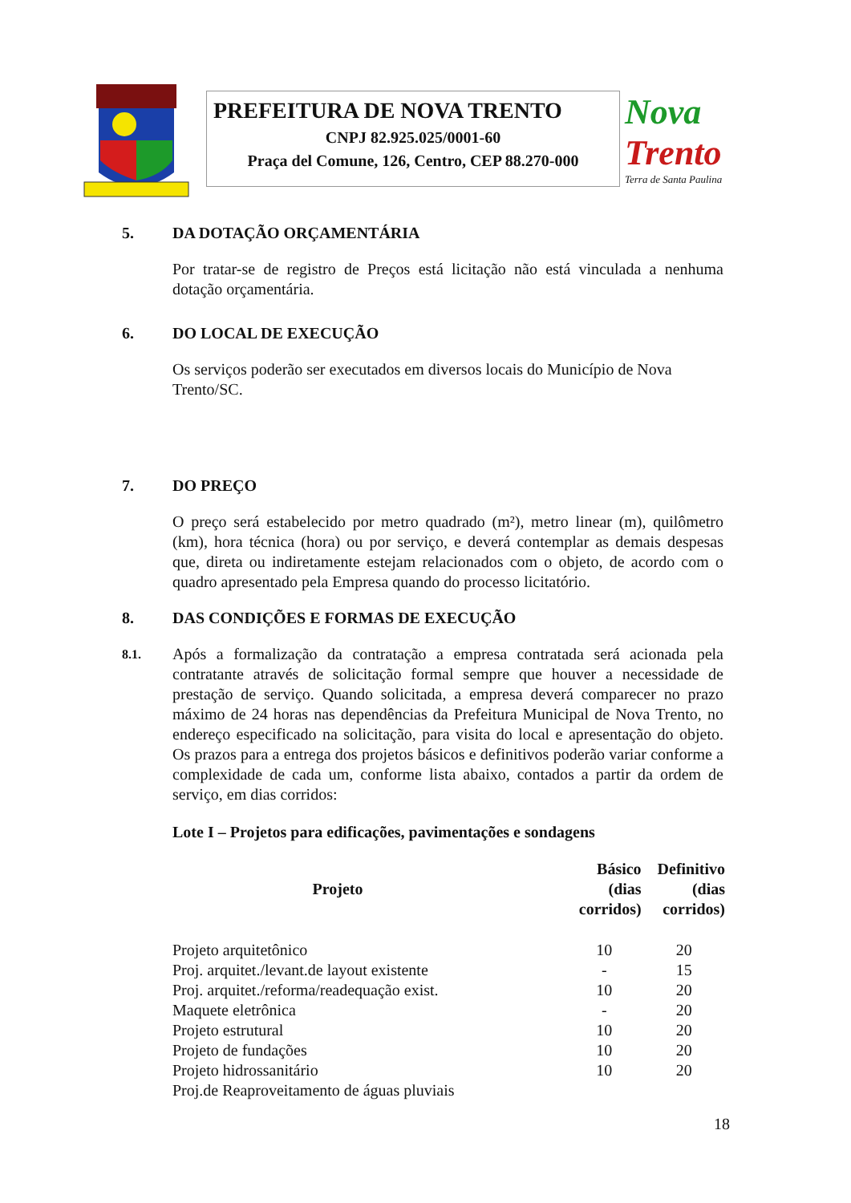PREFEITURA DE NOVA TRENTO
CNPJ 82.925.025/0001-60
Praça del Comune, 126, Centro, CEP 88.270-000
Nova
Trento
Terra de Santa Paulina
5. DA DOTAÇÃO ORÇAMENTÁRIA
Por tratar-se de registro de Preços está licitação não está vinculada a nenhuma dotação orçamentária.
6. DO LOCAL DE EXECUÇÃO
Os serviços poderão ser executados em diversos locais do Município de Nova Trento/SC.
7. DO PREÇO
O preço será estabelecido por metro quadrado (m²), metro linear (m), quilômetro (km), hora técnica (hora) ou por serviço, e deverá contemplar as demais despesas que, direta ou indiretamente estejam relacionados com o objeto, de acordo com o quadro apresentado pela Empresa quando do processo licitatório.
8. DAS CONDIÇÕES E FORMAS DE EXECUÇÃO
8.1.
Após a formalização da contratação a empresa contratada será acionada pela contratante através de solicitação formal sempre que houver a necessidade de prestação de serviço. Quando solicitada, a empresa deverá comparecer no prazo máximo de 24 horas nas dependências da Prefeitura Municipal de Nova Trento, no endereço especificado na solicitação, para visita do local e apresentação do objeto. Os prazos para a entrega dos projetos básicos e definitivos poderão variar conforme a complexidade de cada um, conforme lista abaixo, contados a partir da ordem de serviço, em dias corridos:
Lote I – Projetos para edificações, pavimentações e sondagens
| Projeto | Básico (dias corridos) | Definitivo (dias corridos) |
| --- | --- | --- |
| Projeto arquitetônico | 10 | 20 |
| Proj. arquitet./levant.de layout existente | - | 15 |
| Proj. arquitet./reforma/readequação exist. | 10 | 20 |
| Maquete eletrônica | - | 20 |
| Projeto estrutural | 10 | 20 |
| Projeto de fundações | 10 | 20 |
| Projeto hidrossanitário | 10 | 20 |
| Proj.de Reaproveitamento de águas pluviais | | |
18